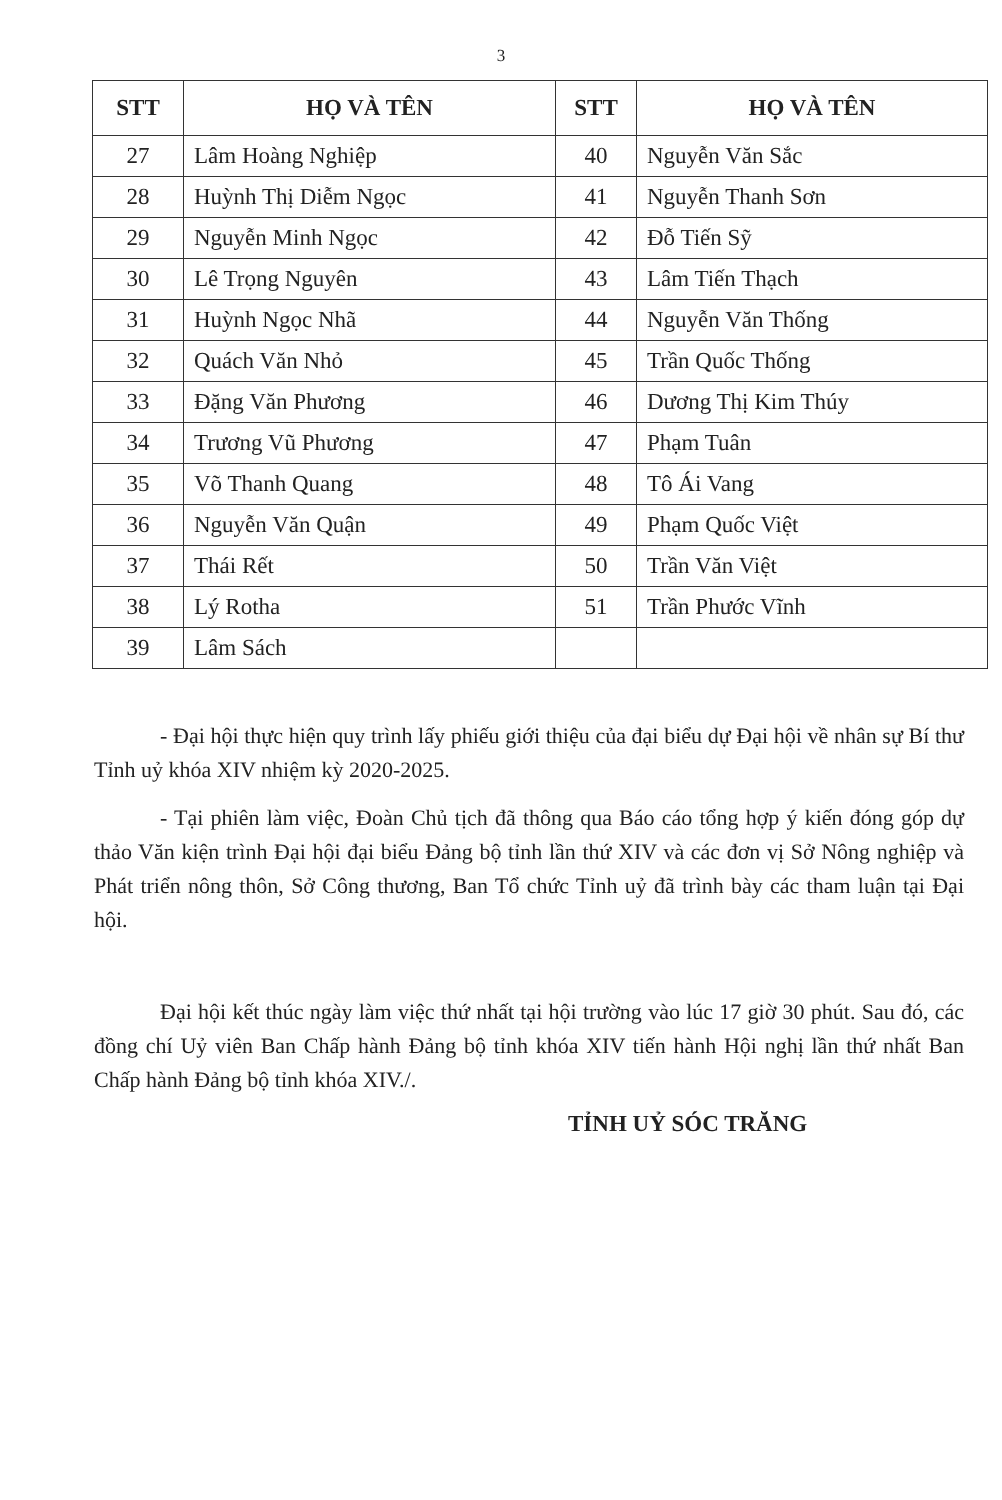3
| STT | HỌ VÀ TÊN | STT | HỌ VÀ TÊN |
| --- | --- | --- | --- |
| 27 | Lâm Hoàng Nghiệp | 40 | Nguyễn Văn Sắc |
| 28 | Huỳnh Thị Diễm Ngọc | 41 | Nguyễn Thanh Sơn |
| 29 | Nguyễn Minh Ngọc | 42 | Đỗ Tiến Sỹ |
| 30 | Lê Trọng Nguyên | 43 | Lâm Tiến Thạch |
| 31 | Huỳnh Ngọc Nhã | 44 | Nguyễn Văn Thống |
| 32 | Quách Văn Nhỏ | 45 | Trần Quốc Thống |
| 33 | Đặng Văn Phương | 46 | Dương Thị Kim Thúy |
| 34 | Trương Vũ Phương | 47 | Phạm Tuân |
| 35 | Võ Thanh Quang | 48 | Tô Ái Vang |
| 36 | Nguyễn Văn Quận | 49 | Phạm Quốc Việt |
| 37 | Thái Rết | 50 | Trần Văn Việt |
| 38 | Lý Rotha | 51 | Trần Phước Vĩnh |
| 39 | Lâm Sách | | |
- Đại hội thực hiện quy trình lấy phiếu giới thiệu của đại biểu dự Đại hội về nhân sự Bí thư Tỉnh uỷ khóa XIV nhiệm kỳ 2020-2025.
- Tại phiên làm việc, Đoàn Chủ tịch đã thông qua Báo cáo tổng hợp ý kiến đóng góp dự thảo Văn kiện trình Đại hội đại biểu Đảng bộ tỉnh lần thứ XIV và các đơn vị Sở Nông nghiệp và Phát triển nông thôn, Sở Công thương, Ban Tổ chức Tỉnh uỷ đã trình bày các tham luận tại Đại hội.
Đại hội kết thúc ngày làm việc thứ nhất tại hội trường vào lúc 17 giờ 30 phút. Sau đó, các đồng chí Uỷ viên Ban Chấp hành Đảng bộ tỉnh khóa XIV tiến hành Hội nghị lần thứ nhất Ban Chấp hành Đảng bộ tỉnh khóa XIV./.
TỈNH UỶ SÓC TRĂNG